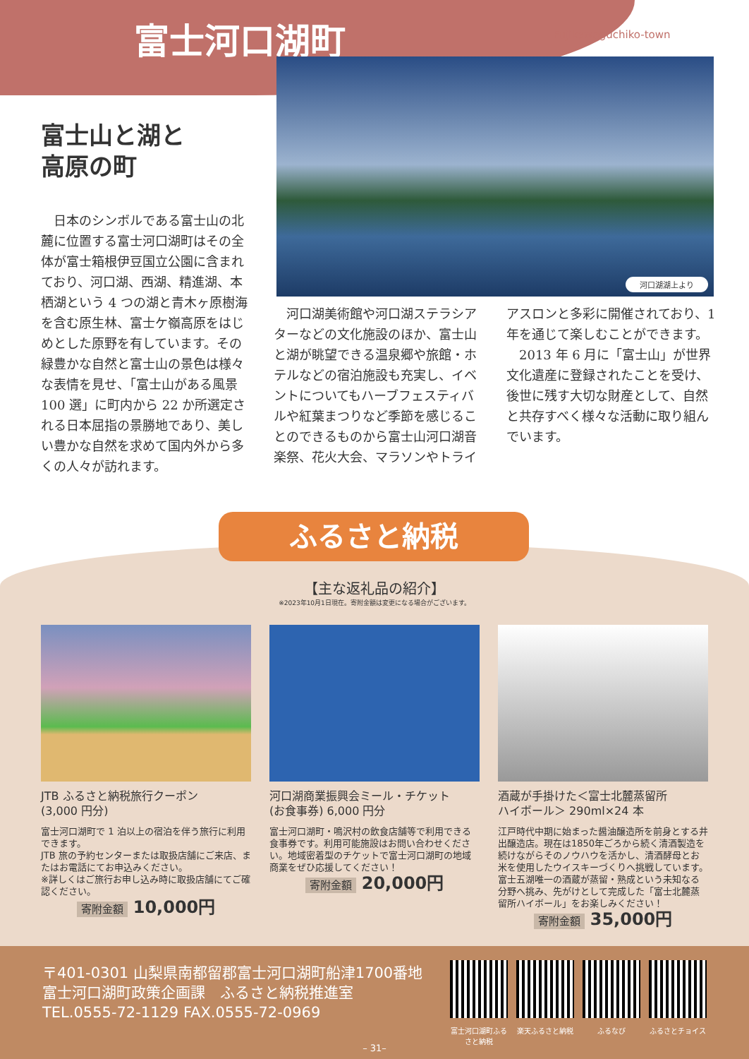富士河口湖町
Fujikawaguchiko-town
富士山と湖と
高原の町
日本のシンボルである富士山の北麓に位置する富士河口湖町はその全体が富士箱根伊豆国立公園に含まれており、河口湖、西湖、精進湖、本栖湖という 4 つの湖と青木ヶ原樹海を含む原生林、富士ケ嶺高原をはじめとした原野を有しています。その緑豊かな自然と富士山の景色は様々な表情を見せ、「富士山がある風景 100 選」に町内から 22 か所選定される日本屈指の景勝地であり、美しい豊かな自然を求めて国内外から多くの人々が訪れます。
河口湖湖上より
河口湖美術館や河口湖ステラシアターなどの文化施設のほか、富士山と湖が眺望できる温泉郷や旅館・ホテルなどの宿泊施設も充実し、イベントについてもハーブフェスティバルや紅葉まつりなど季節を感じることのできるものから富士山河口湖音楽祭、花火大会、マラソンやトライアスロンと多彩に開催されており、1 年を通じて楽しむことができます。
2013 年 6 月に「富士山」が世界文化遺産に登録されたことを受け、後世に残す大切な財産として、自然と共存すべく様々な活動に取り組んでいます。
ふるさと納税
【主な返礼品の紹介】
※2023年10月1日現在。寄附金額は変更になる場合がございます。
JTB ふるさと納税旅行クーポン
(3,000 円分)
富士河口湖町で 1 泊以上の宿泊を伴う旅行に利用できます。
JTB 旅の予約センターまたは取扱店舗にご来店、またはお電話にてお申込みください。
※詳しくはご旅行お申し込み時に取扱店舗にてご確認ください。
寄附金額 10,000円
河口湖商業振興会ミール・チケット
(お食事券) 6,000 円分
富士河口湖町・鳴沢村の飲食店舗等で利用できる食事券です。利用可能施設はお問い合わせください。地域密着型のチケットで富士河口湖町の地域商業をぜひ応援してください！
寄附金額 20,000円
酒蔵が手掛けた＜富士北麓蒸留所
ハイボール＞ 290ml×24 本
江戸時代中期に始まった醤油醸造所を前身とする井出醸造店。現在は1850年ごろから続く清酒製造を続けながらそのノウハウを活かし、清酒酵母とお米を使用したウイスキーづくりへ挑戦しています。富士五湖唯一の酒蔵が蒸留・熟成という未知なる分野へ挑み、先がけとして完成した「富士北麓蒸留所ハイボール」をお楽しみください！
寄附金額 35,000円
〒401-0301 山梨県南都留郡富士河口湖町船津1700番地
富士河口湖町政策企画課　ふるさと納税推進室
TEL.0555-72-1129 FAX.0555-72-0969
富士河口湖町ふるさと納税
楽天ふるさと納税 ふるなび ふるさとチョイス
– 31–